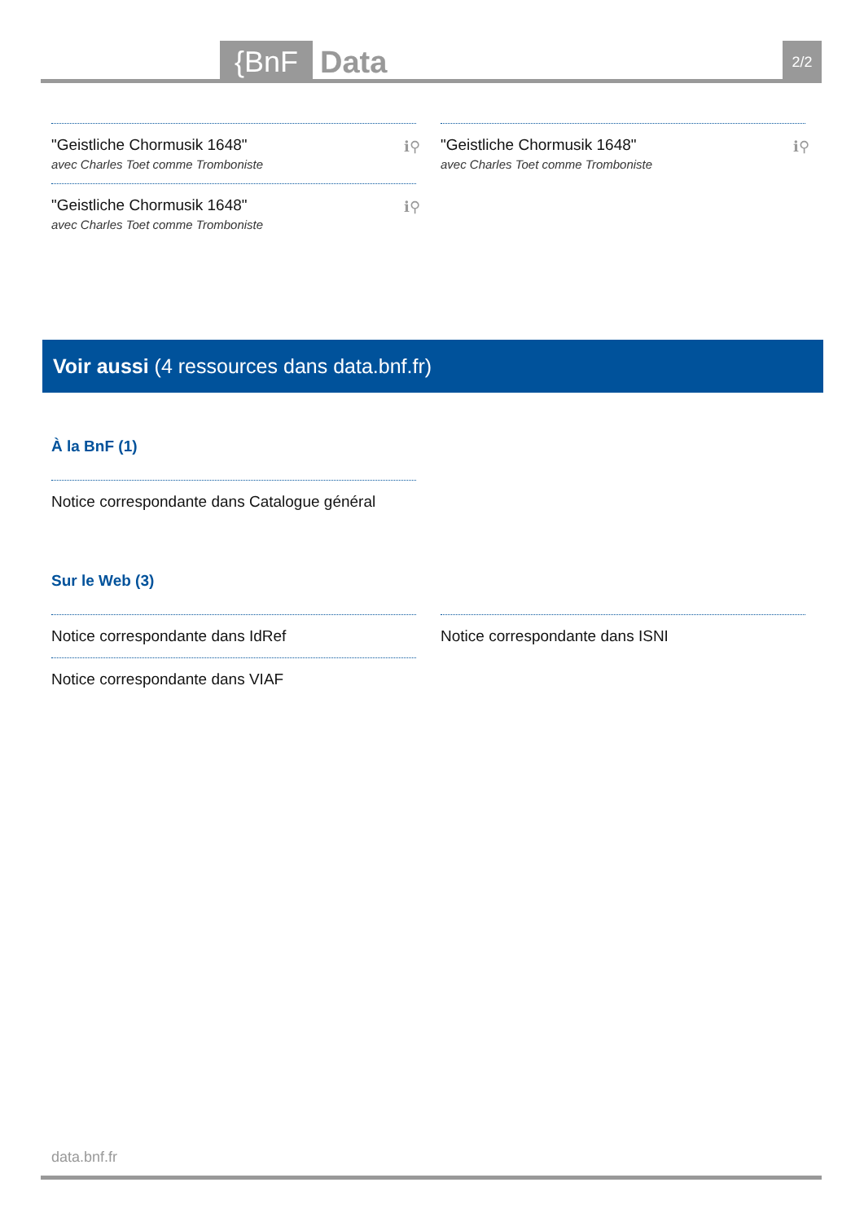{BnF Data 2/2
"Geistliche Chormusik 1648"
avec Charles Toet comme Tromboniste
ℹ⚲
"Geistliche Chormusik 1648"
avec Charles Toet comme Tromboniste
ℹ⚲
"Geistliche Chormusik 1648"
avec Charles Toet comme Tromboniste
ℹ⚲
Voir aussi (4 ressources dans data.bnf.fr)
À la BnF (1)
Notice correspondante dans Catalogue général
Sur le Web (3)
Notice correspondante dans IdRef
Notice correspondante dans VIAF
Notice correspondante dans ISNI
data.bnf.fr